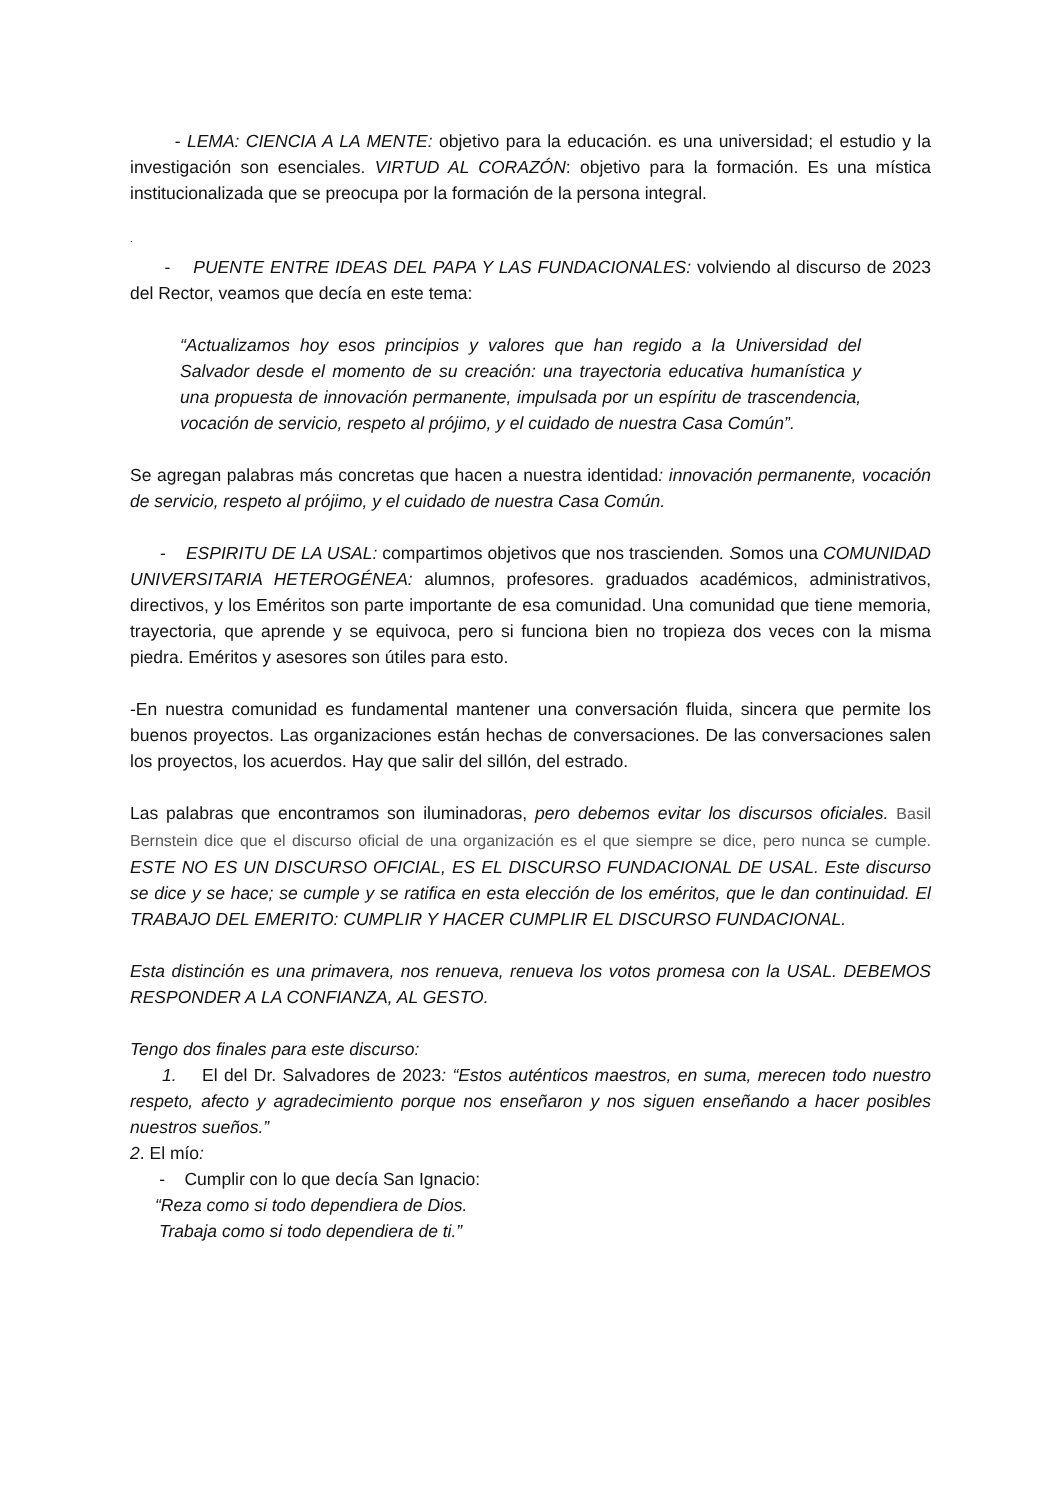- LEMA: CIENCIA A LA MENTE: objetivo para la educación. es una universidad; el estudio y la investigación son esenciales. VIRTUD AL CORAZÓN: objetivo para la formación. Es una mística institucionalizada que se preocupa por la formación de la persona integral.
.
- PUENTE ENTRE IDEAS DEL PAPA Y LAS FUNDACIONALES: volviendo al discurso de 2023 del Rector, veamos que decía en este tema:
“Actualizamos hoy esos principios y valores que han regido a la Universidad del Salvador desde el momento de su creación: una trayectoria educativa humanística y una propuesta de innovación permanente, impulsada por un espíritu de trascendencia, vocación de servicio, respeto al prójimo, y el cuidado de nuestra Casa Común”.
Se agregan palabras más concretas que hacen a nuestra identidad: innovación permanente, vocación de servicio, respeto al prójimo, y el cuidado de nuestra Casa Común.
- ESPIRITU DE LA USAL: compartimos objetivos que nos trascienden. Somos una COMUNIDAD UNIVERSITARIA HETEROGÉNEA: alumnos, profesores. graduados académicos, administrativos, directivos, y los Eméritos son parte importante de esa comunidad. Una comunidad que tiene memoria, trayectoria, que aprende y se equivoca, pero si funciona bien no tropieza dos veces con la misma piedra. Eméritos y asesores son útiles para esto.
-En nuestra comunidad es fundamental mantener una conversación fluida, sincera que permite los buenos proyectos. Las organizaciones están hechas de conversaciones. De las conversaciones salen los proyectos, los acuerdos. Hay que salir del sillón, del estrado.
Las palabras que encontramos son iluminadoras, pero debemos evitar los discursos oficiales. Basil Bernstein dice que el discurso oficial de una organización es el que siempre se dice, pero nunca se cumple. ESTE NO ES UN DISCURSO OFICIAL, ES EL DISCURSO FUNDACIONAL DE USAL. Este discurso se dice y se hace; se cumple y se ratifica en esta elección de los eméritos, que le dan continuidad. El TRABAJO DEL EMERITO: CUMPLIR Y HACER CUMPLIR EL DISCURSO FUNDACIONAL.
Esta distinción es una primavera, nos renueva, renueva los votos promesa con la USAL. DEBEMOS RESPONDER A LA CONFIANZA, AL GESTO.
Tengo dos finales para este discurso:
1. El del Dr. Salvadores de 2023: “Estos auténticos maestros, en suma, merecen todo nuestro respeto, afecto y agradecimiento porque nos enseñaron y nos siguen enseñando a hacer posibles nuestros sueños.”
2. El mío:
- Cumplir con lo que decía San Ignacio:
“Reza como si todo dependiera de Dios.
Trabaja como si todo dependiera de ti.”